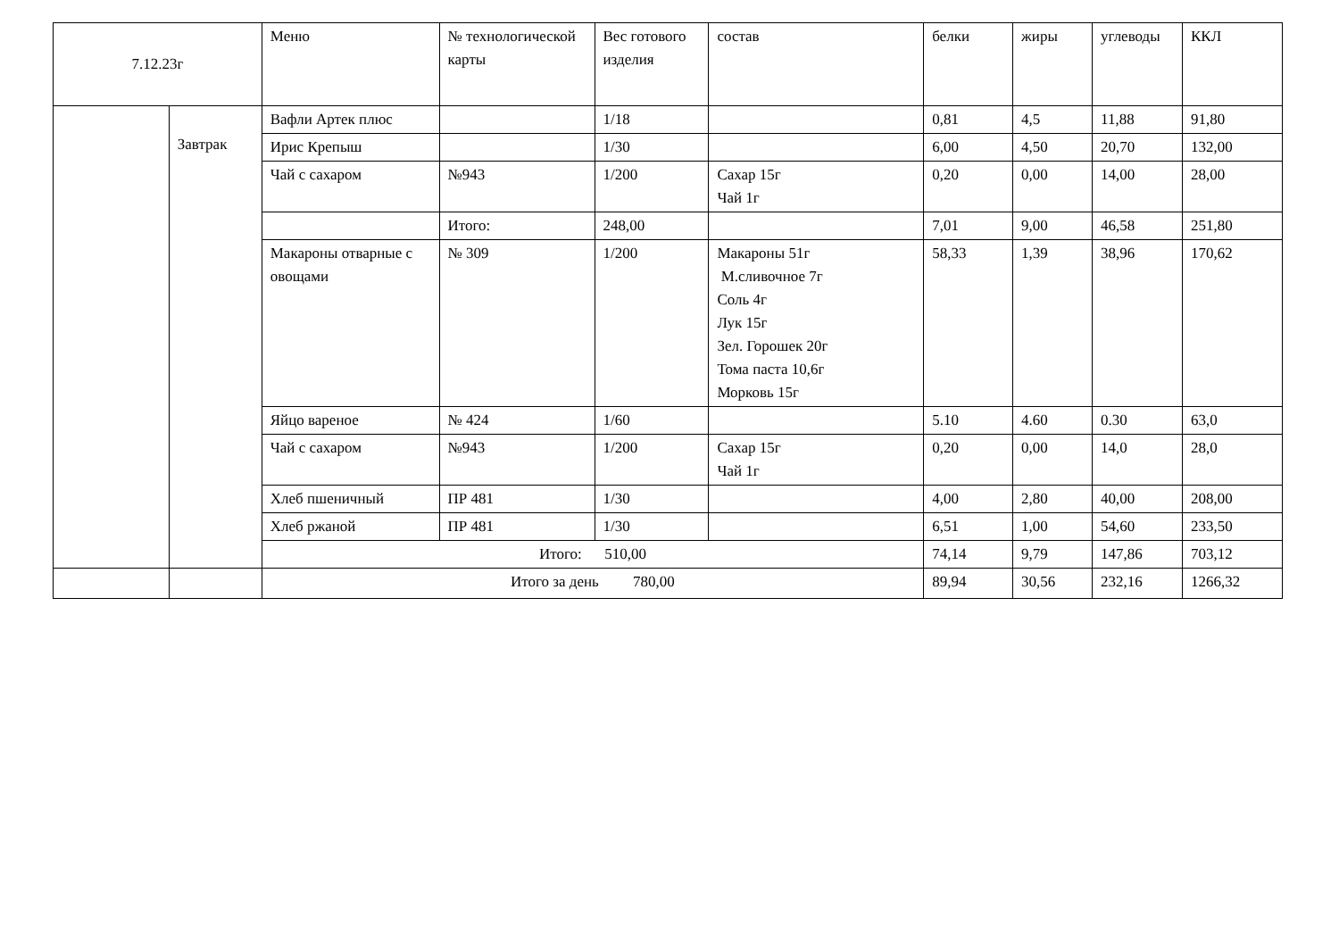| 7.12.23г | | Меню | № технологической карты | Вес готового изделия | состав | белки | жиры | углеводы | ККЛ |
| --- | --- | --- | --- | --- | --- | --- | --- | --- | --- |
| | Завтрак | Вафли Артек плюс | | 1/18 | | 0,81 | 4,5 | 11,88 | 91,80 |
| | | Ирис Крепыш | | 1/30 | | 6,00 | 4,50 | 20,70 | 132,00 |
| | | Чай с сахаром | №943 | 1/200 | Сахар 15г Чай 1г | 0,20 | 0,00 | 14,00 | 28,00 |
| | | | Итого: | 248,00 | | 7,01 | 9,00 | 46,58 | 251,80 |
| | | Макароны отварные с овощами | № 309 | 1/200 | Макароны 51г М.сливочное 7г Соль 4г Лук 15г Зел. Горошек 20г Тома паста 10,6г Морковь 15г | 58,33 | 1,39 | 38,96 | 170,62 |
| | | Яйцо вареное | № 424 | 1/60 | | 5.10 | 4.60 | 0.30 | 63,0 |
| | | Чай с сахаром | №943 | 1/200 | Сахар 15г Чай 1г | 0,20 | 0,00 | 14,0 | 28,0 |
| | | Хлеб пшеничный | ПР 481 | 1/30 | | 4,00 | 2,80 | 40,00 | 208,00 |
| | | Хлеб ржаной | ПР 481 | 1/30 | | 6,51 | 1,00 | 54,60 | 233,50 |
| | | Итого: 510,00 | | | | 74,14 | 9,79 | 147,86 | 703,12 |
| | | Итого за день 780,00 | | | | 89,94 | 30,56 | 232,16 | 1266,32 |